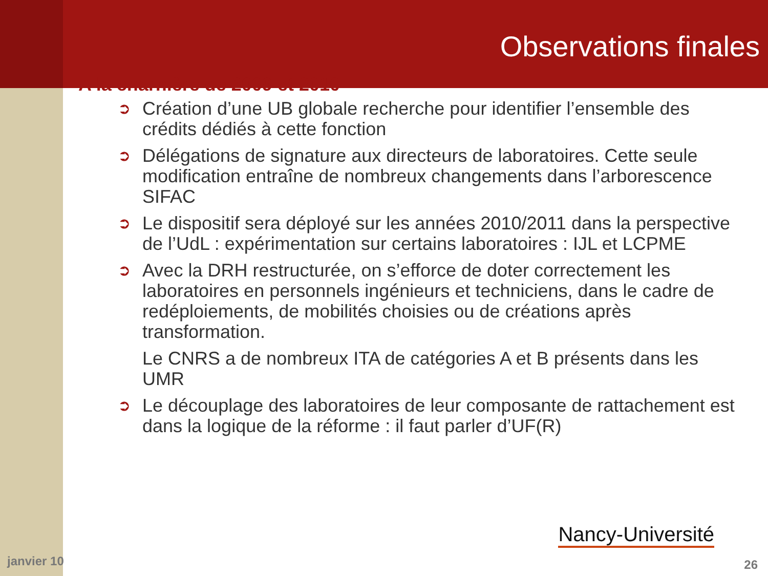Observations finales
A la charnière de 2009 et 2010
➲ Création d’une UB globale recherche pour identifier l’ensemble des crédits dédiés à cette fonction
➲ Délégations de signature aux directeurs de laboratoires. Cette seule modification entraîne de nombreux changements dans l’arborescence SIFAC
➲ Le dispositif sera déployé sur les années 2010/2011 dans la perspective de l’UdL : expérimentation sur certains laboratoires : IJL et LCPME
➲ Avec la DRH restructurée, on s’efforce de doter correctement les laboratoires en personnels ingénieurs et techniciens, dans le cadre de redéploiements, de mobilités choisies ou de créations après transformation.
Le CNRS a de nombreux ITA de catégories A et B présents dans les UMR
➲ Le découplage des laboratoires de leur composante de rattachement est dans la logique de la réforme : il faut parler d’UF(R)
Nancy-Université
janvier 10 26